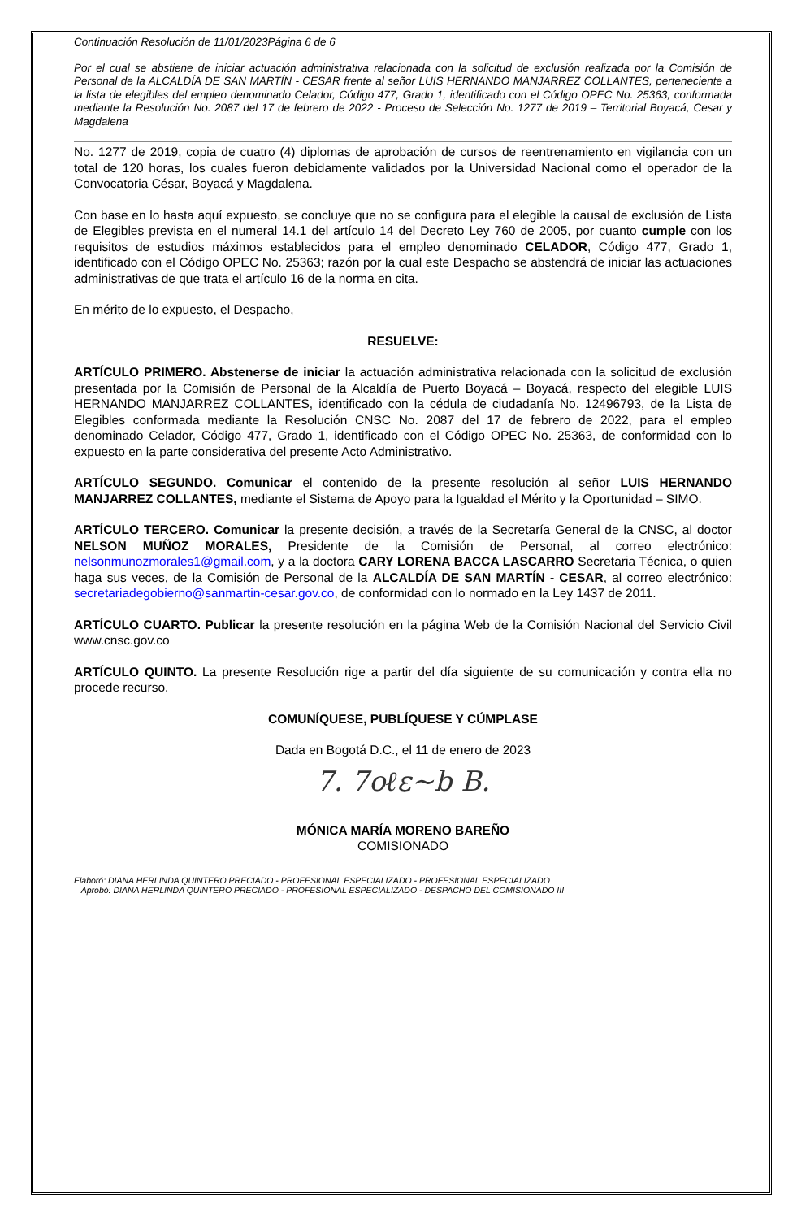Continuación Resolución de 11/01/2023Página 6 de 6
Por el cual se abstiene de iniciar actuación administrativa relacionada con la solicitud de exclusión realizada por la Comisión de Personal de la ALCALDÍA DE SAN MARTÍN - CESAR frente al señor LUIS HERNANDO MANJARREZ COLLANTES, perteneciente a la lista de elegibles del empleo denominado Celador, Código 477, Grado 1, identificado con el Código OPEC No. 25363, conformada mediante la Resolución No. 2087 del 17 de febrero de 2022 - Proceso de Selección No. 1277 de 2019 – Territorial Boyacá, Cesar y Magdalena
No. 1277 de 2019, copia de cuatro (4) diplomas de aprobación de cursos de reentrenamiento en vigilancia con un total de 120 horas, los cuales fueron debidamente validados por la Universidad Nacional como el operador de la Convocatoria César, Boyacá y Magdalena.
Con base en lo hasta aquí expuesto, se concluye que no se configura para el elegible la causal de exclusión de Lista de Elegibles prevista en el numeral 14.1 del artículo 14 del Decreto Ley 760 de 2005, por cuanto cumple con los requisitos de estudios máximos establecidos para el empleo denominado CELADOR, Código 477, Grado 1, identificado con el Código OPEC No. 25363; razón por la cual este Despacho se abstendrá de iniciar las actuaciones administrativas de que trata el artículo 16 de la norma en cita.
En mérito de lo expuesto, el Despacho,
RESUELVE:
ARTÍCULO PRIMERO. Abstenerse de iniciar la actuación administrativa relacionada con la solicitud de exclusión presentada por la Comisión de Personal de la Alcaldía de Puerto Boyacá – Boyacá, respecto del elegible LUIS HERNANDO MANJARREZ COLLANTES, identificado con la cédula de ciudadanía No. 12496793, de la Lista de Elegibles conformada mediante la Resolución CNSC No. 2087 del 17 de febrero de 2022, para el empleo denominado Celador, Código 477, Grado 1, identificado con el Código OPEC No. 25363, de conformidad con lo expuesto en la parte considerativa del presente Acto Administrativo.
ARTÍCULO SEGUNDO. Comunicar el contenido de la presente resolución al señor LUIS HERNANDO MANJARREZ COLLANTES, mediante el Sistema de Apoyo para la Igualdad el Mérito y la Oportunidad – SIMO.
ARTÍCULO TERCERO. Comunicar la presente decisión, a través de la Secretaría General de la CNSC, al doctor NELSON MUÑOZ MORALES, Presidente de la Comisión de Personal, al correo electrónico: nelsonmunozmorales1@gmail.com, y a la doctora CARY LORENA BACCA LASCARRO Secretaria Técnica, o quien haga sus veces, de la Comisión de Personal de la ALCALDÍA DE SAN MARTÍN - CESAR, al correo electrónico: secretariadegobierno@sanmartin-cesar.gov.co, de conformidad con lo normado en la Ley 1437 de 2011.
ARTÍCULO CUARTO. Publicar la presente resolución en la página Web de la Comisión Nacional del Servicio Civil www.cnsc.gov.co
ARTÍCULO QUINTO. La presente Resolución rige a partir del día siguiente de su comunicación y contra ella no procede recurso.
COMUNÍQUESE, PUBLÍQUESE Y CÚMPLASE
Dada en Bogotá D.C., el 11 de enero de 2023
7. 7oℓε~b B.
MÓNICA MARÍA MORENO BAREÑO
COMISIONADO
Elaboró: DIANA HERLINDA QUINTERO PRECIADO - PROFESIONAL ESPECIALIZADO - PROFESIONAL ESPECIALIZADO
Aprobó: DIANA HERLINDA QUINTERO PRECIADO - PROFESIONAL ESPECIALIZADO - DESPACHO DEL COMISIONADO III